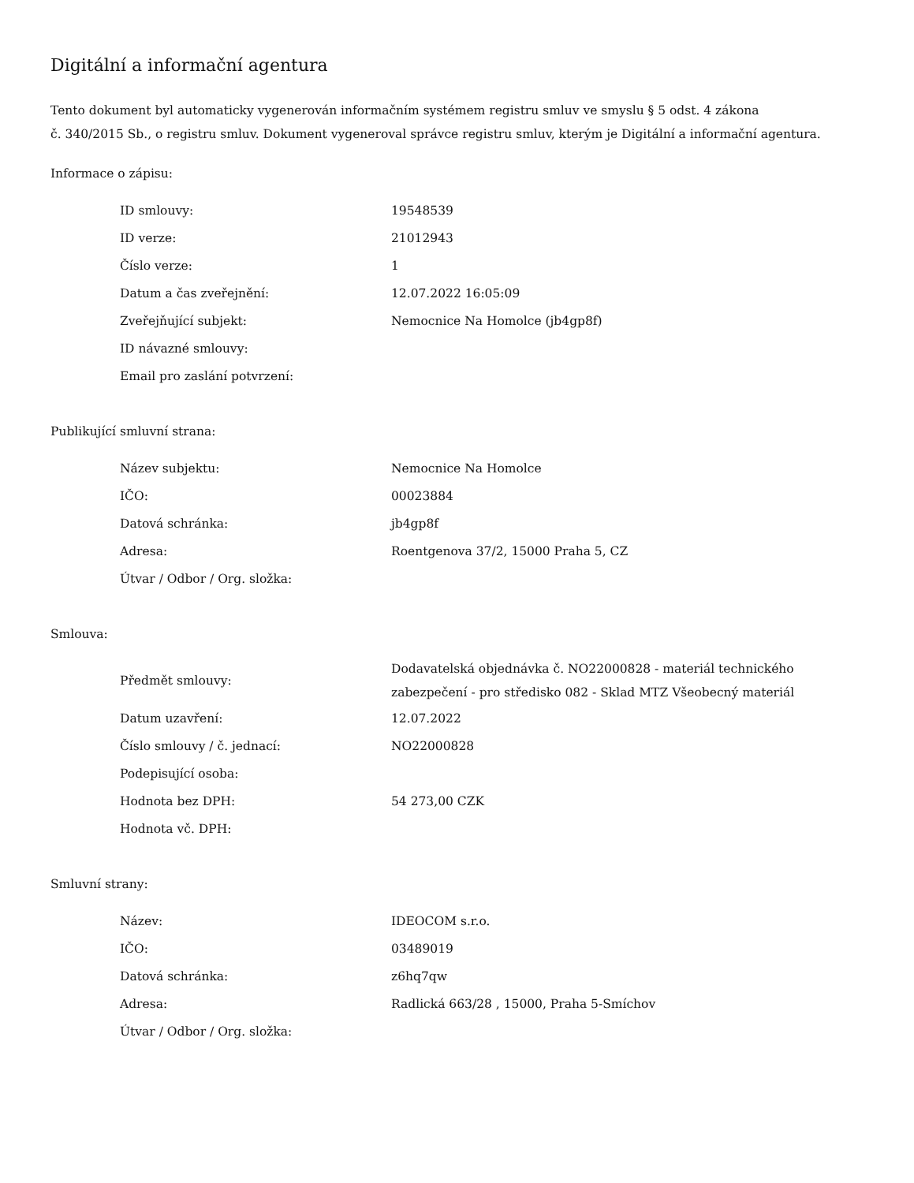Digitální a informační agentura
Tento dokument byl automaticky vygenerován informačním systémem registru smluv ve smyslu § 5 odst. 4 zákona
č. 340/2015 Sb., o registru smluv. Dokument vygeneroval správce registru smluv, kterým je Digitální a informační agentura.
Informace o zápisu:
| ID smlouvy: | 19548539 |
| ID verze: | 21012943 |
| Číslo verze: | 1 |
| Datum a čas zveřejnění: | 12.07.2022 16:05:09 |
| Zveřejňující subjekt: | Nemocnice Na Homolce (jb4gp8f) |
| ID návazné smlouvy: | |
| Email pro zaslání potvrzení: | |
Publikující smluvní strana:
| Název subjektu: | Nemocnice Na Homolce |
| IČO: | 00023884 |
| Datová schránka: | jb4gp8f |
| Adresa: | Roentgenova 37/2, 15000 Praha 5, CZ |
| Útvar / Odbor / Org. složka: | |
Smlouva:
| Předmět smlouvy: | Dodavatelská objednávka č. NO22000828 - materiál technického zabezpečení - pro středisko 082 - Sklad MTZ Všeobecný materiál |
| Datum uzavření: | 12.07.2022 |
| Číslo smlouvy / č. jednací: | NO22000828 |
| Podepisující osoba: | |
| Hodnota bez DPH: | 54 273,00 CZK |
| Hodnota vč. DPH: | |
Smluvní strany:
| Název: | IDEOCOM s.r.o. |
| IČO: | 03489019 |
| Datová schránka: | z6hq7qw |
| Adresa: | Radlická 663/28 , 15000, Praha 5-Smíchov |
| Útvar / Odbor / Org. složka: | |